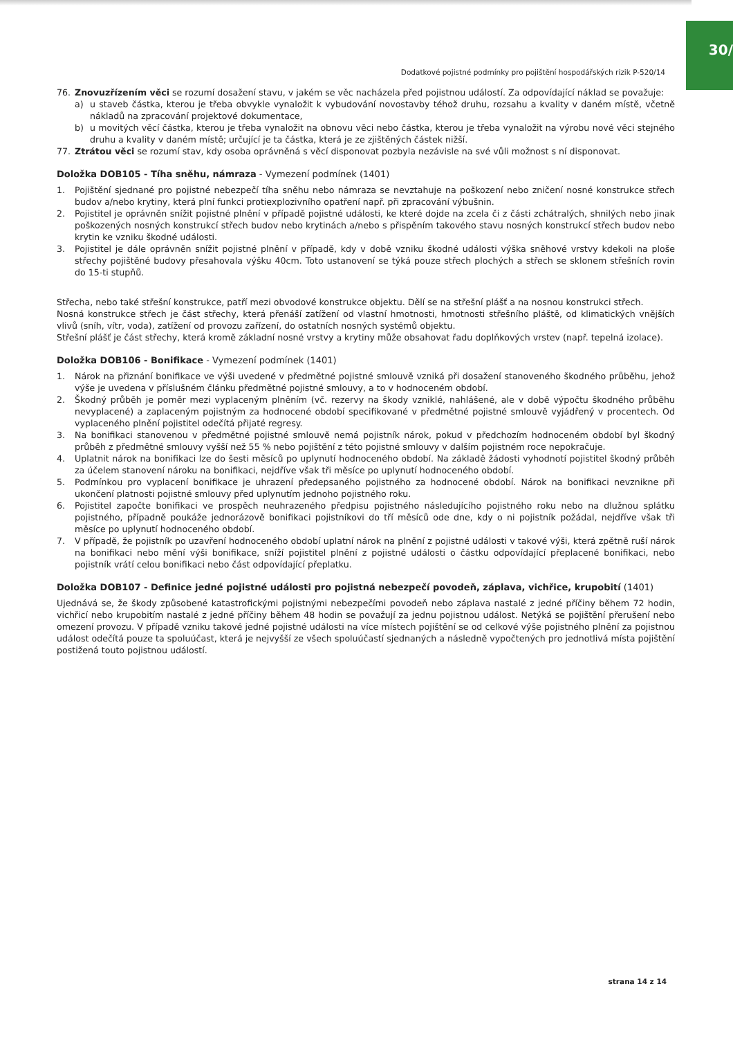30/
Dodatkové pojistné podmínky pro pojištění hospodářských rizik P-520/14
76. Znovuzřízením věci se rozumí dosažení stavu, v jakém se věc nacházela před pojistnou událostí. Za odpovídající náklad se považuje:
a) u staveb částka, kterou je třeba obvykle vynaložit k vybudování novostavby téhož druhu, rozsahu a kvality v daném místě, včetně nákladů na zpracování projektové dokumentace,
b) u movitých věcí částka, kterou je třeba vynaložit na obnovu věci nebo částka, kterou je třeba vynaložit na výrobu nové věci stejného druhu a kvality v daném místě; určující je ta částka, která je ze zjištěných částek nižší.
77. Ztrátou věci se rozumí stav, kdy osoba oprávněná s věcí disponovat pozbyla nezávisle na své vůli možnost s ní disponovat.
Doložka DOB105 - Tíha sněhu, námraza - Vymezení podmínek (1401)
1. Pojištění sjednané pro pojistné nebezpečí tíha sněhu nebo námraza se nevztahuje na poškození nebo zničení nosné konstrukce střech budov a/nebo krytiny, která plní funkci protiexplozivního opatření např. při zpracování výbušnin.
2. Pojistitel je oprávněn snížit pojistné plnění v případě pojistné události, ke které dojde na zcela či z části zchátralých, shnilých nebo jinak poškozených nosných konstrukcí střech budov nebo krytinách a/nebo s přispěním takového stavu nosných konstrukcí střech budov nebo krytin ke vzniku škodné události.
3. Pojistitel je dále oprávněn snížit pojistné plnění v případě, kdy v době vzniku škodné události výška sněhové vrstvy kdekoli na ploše střechy pojištěné budovy přesahovala výšku 40cm. Toto ustanovení se týká pouze střech plochých a střech se sklonem střešních rovin do 15-ti stupňů.
Střecha, nebo také střešní konstrukce, patří mezi obvodové konstrukce objektu. Dělí se na střešní plášť a na nosnou konstrukci střech.
Nosná konstrukce střech je část střechy, která přenáší zatížení od vlastní hmotnosti, hmotnosti střešního pláště, od klimatických vnějších vlivů (sníh, vítr, voda), zatížení od provozu zařízení, do ostatních nosných systémů objektu.
Střešní plášť je část střechy, která kromě základní nosné vrstvy a krytiny může obsahovat řadu doplňkových vrstev (např. tepelná izolace).
Doložka DOB106 - Bonifikace - Vymezení podmínek (1401)
1. Nárok na přiznání bonifikace ve výši uvedené v předmětné pojistné smlouvě vzniká při dosažení stanoveného škodného průběhu, jehož výše je uvedena v příslušném článku předmětné pojistné smlouvy, a to v hodnoceném období.
2. Škodný průběh je poměr mezi vyplaceným plněním (vč. rezervy na škody vzniklé, nahlášené, ale v době výpočtu škodného průběhu nevyplacené) a zaplaceným pojistným za hodnocené období specifikované v předmětné pojistné smlouvě vyjádřený v procentech. Od vyplaceného plnění pojistitel odečítá přijaté regresy.
3. Na bonifikaci stanovenou v předmětné pojistné smlouvě nemá pojistník nárok, pokud v předchozím hodnoceném období byl škodný průběh z předmětné smlouvy vyšší než 55 % nebo pojištění z této pojistné smlouvy v dalším pojistném roce nepokračuje.
4. Uplatnit nárok na bonifikaci lze do šesti měsíců po uplynutí hodnoceného období. Na základě žádosti vyhodnotí pojistitel škodný průběh za účelem stanovení nároku na bonifikaci, nejdříve však tři měsíce po uplynutí hodnoceného období.
5. Podmínkou pro vyplacení bonifikace je uhrazení předepsaného pojistného za hodnocené období. Nárok na bonifikaci nevznikne při ukončení platnosti pojistné smlouvy před uplynutím jednoho pojistného roku.
6. Pojistitel započte bonifikaci ve prospěch neuhrazeného předpisu pojistného následujícího pojistného roku nebo na dlužnou splátku pojistného, případně poukáže jednorázově bonifikaci pojistníkovi do tří měsíců ode dne, kdy o ni pojistník požádal, nejdříve však tři měsíce po uplynutí hodnoceného období.
7. V případě, že pojistník po uzavření hodnoceného období uplatní nárok na plnění z pojistné události v takové výši, která zpětně ruší nárok na bonifikaci nebo mění výši bonifikace, sníží pojistitel plnění z pojistné události o částku odpovídající přeplacené bonifikaci, nebo pojistník vrátí celou bonifikaci nebo část odpovídající přeplatku.
Doložka DOB107 - Definice jedné pojistné události pro pojistná nebezpečí povodeň, záplava, vichřice, krupobití (1401)
Ujednává se, že škody způsobené katastrofickými pojistnými nebezpečími povodeň nebo záplava nastalé z jedné příčiny během 72 hodin, vichřicí nebo krupobitím nastalé z jedné příčiny během 48 hodin se považují za jednu pojistnou událost. Netýká se pojištění přerušení nebo omezení provozu. V případě vzniku takové jedné pojistné události na více místech pojištění se od celkové výše pojistného plnění za pojistnou událost odečítá pouze ta spoluúčast, která je nejvyšší ze všech spoluúčastí sjednaných a následně vypočtených pro jednotlivá místa pojištění postižená touto pojistnou událostí.
strana 14 z 14